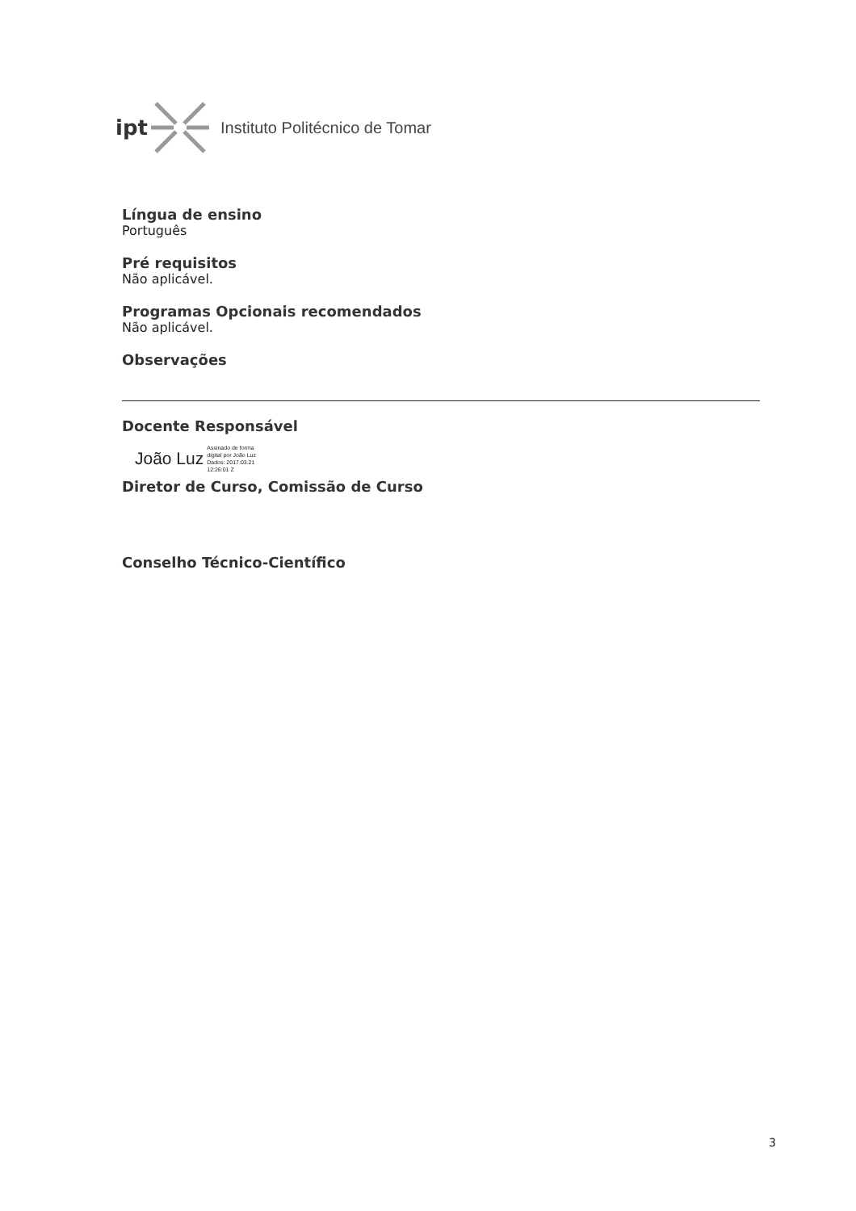ipt Instituto Politécnico de Tomar
Língua de ensino
Português
Pré requisitos
Não aplicável.
Programas Opcionais recomendados
Não aplicável.
Observações
Docente Responsável
João Luz Assinado de forma
digital por João Luz
Dados: 2017.03.21
12:26:01 Z
Diretor de Curso, Comissão de Curso
Conselho Técnico-Científico
3